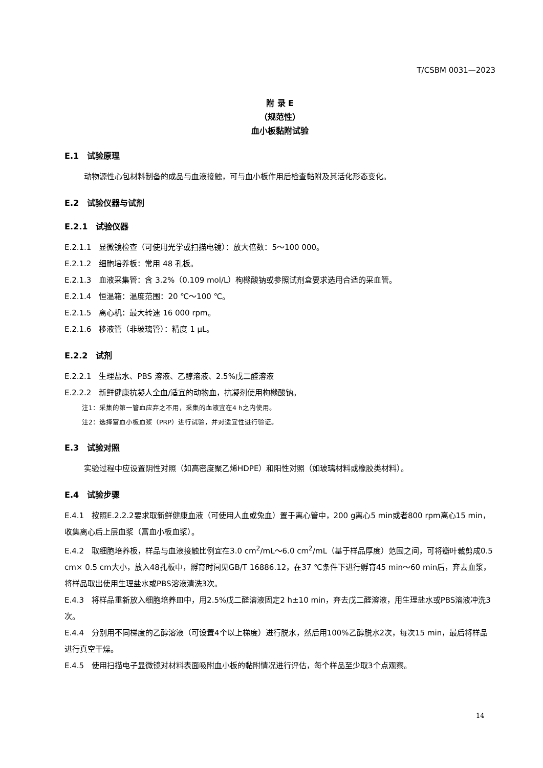T/CSBM 0031—2023
附 录 E
（规范性）
血小板黏附试验
E.1　试验原理
动物源性心包材料制备的成品与血液接触，可与血小板作用后检查黏附及其活化形态变化。
E.2　试验仪器与试剂
E.2.1　试验仪器
E.2.1.1　显微镜检查（可使用光学或扫描电镜）：放大倍数：5～100 000。
E.2.1.2　细胞培养板：常用 48 孔板。
E.2.1.3　血液采集管：含 3.2%（0.109 mol/L）枸橼酸钠或参照试剂盒要求选用合适的采血管。
E.2.1.4　恒温箱：温度范围：20 ℃～100 ℃。
E.2.1.5　离心机：最大转速 16 000 rpm。
E.2.1.6　移液管（非玻璃管）：精度 1 μL。
E.2.2　试剂
E.2.2.1　生理盐水、PBS 溶液、乙醇溶液、2.5%戊二醛溶液
E.2.2.2　新鲜健康抗凝人全血/适宜的动物血，抗凝剂使用枸橼酸钠。
注1：采集的第一管血应弃之不用，采集的血液宜在4 h之内使用。
注2：选择富血小板血浆（PRP）进行试验，并对适宜性进行验证。
E.3　试验对照
实验过程中应设置阴性对照（如高密度聚乙烯HDPE）和阳性对照（如玻璃材料或橡胶类材料）。
E.4　试验步骤
E.4.1　按照E.2.2.2要求取新鲜健康血液（可使用人血或兔血）置于离心管中，200 g离心5 min或者800 rpm离心15 min，收集离心后上层血浆（富血小板血浆）。
E.4.2　取细胞培养板，样品与血液接触比例宜在3.0 cm<sup>2</sup>/mL～6.0 cm<sup>2</sup>/mL（基于样品厚度）范围之间，可将瓣叶裁剪成0.5 cm× 0.5 cm大小，放入48孔板中，孵育时间见GB/T 16886.12，在37 ℃条件下进行孵育45 min～60 min后，弃去血浆，将样品取出使用生理盐水或PBS溶液清洗3次。
E.4.3　将样品重新放入细胞培养皿中，用2.5%戊二醛溶液固定2 h±10 min，弃去戊二醛溶液，用生理盐水或PBS溶液冲洗3次。
E.4.4　分别用不同梯度的乙醇溶液（可设置4个以上梯度）进行脱水，然后用100%乙醇脱水2次，每次15 min，最后将样品进行真空干燥。
E.4.5　使用扫描电子显微镜对材料表面吸附血小板的黏附情况进行评估，每个样品至少取3个点观察。
14